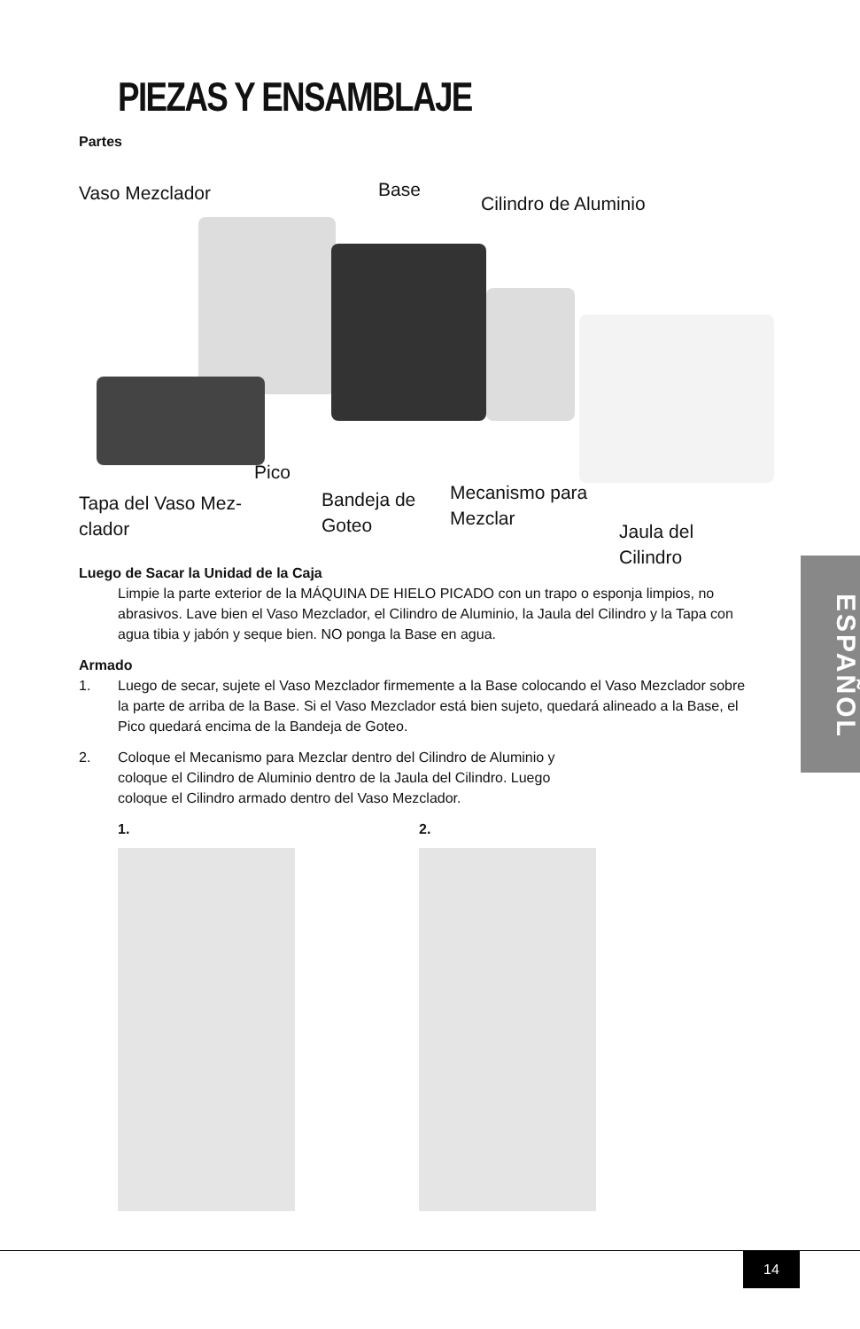PIEZAS Y ENSAMBLAJE
ESPAÑOL
Partes
Vaso Mezclador Base
Cilindro de Aluminio
Pico
Tapa del Vaso Mez-
clador
Bandeja de
Goteo
Mecanismo para
Mezclar
Jaula del Cilindro
Luego de Sacar la Unidad de la Caja
Limpie la parte exterior de la MÁQUINA DE HIELO PICADO con un trapo o esponja limpios, no abrasivos. Lave bien el Vaso Mezclador, el Cilindro de Aluminio, la Jaula del Cilindro y la Tapa con agua tibia y jabón y seque bien. NO ponga la Base en agua.
Armado
1. Luego de secar, sujete el Vaso Mezclador firmemente a la Base colocando el Vaso Mezclador sobre la parte de arriba de la Base. Si el Vaso Mezclador está bien sujeto, quedará alineado a la Base, el Pico quedará encima de la Bandeja de Goteo.
2. Coloque el Mecanismo para Mezclar dentro del Cilindro de Aluminio y
coloque el Cilindro de Aluminio dentro de la Jaula del Cilindro. Luego
coloque el Cilindro armado dentro del Vaso Mezclador.
1. 2.
14